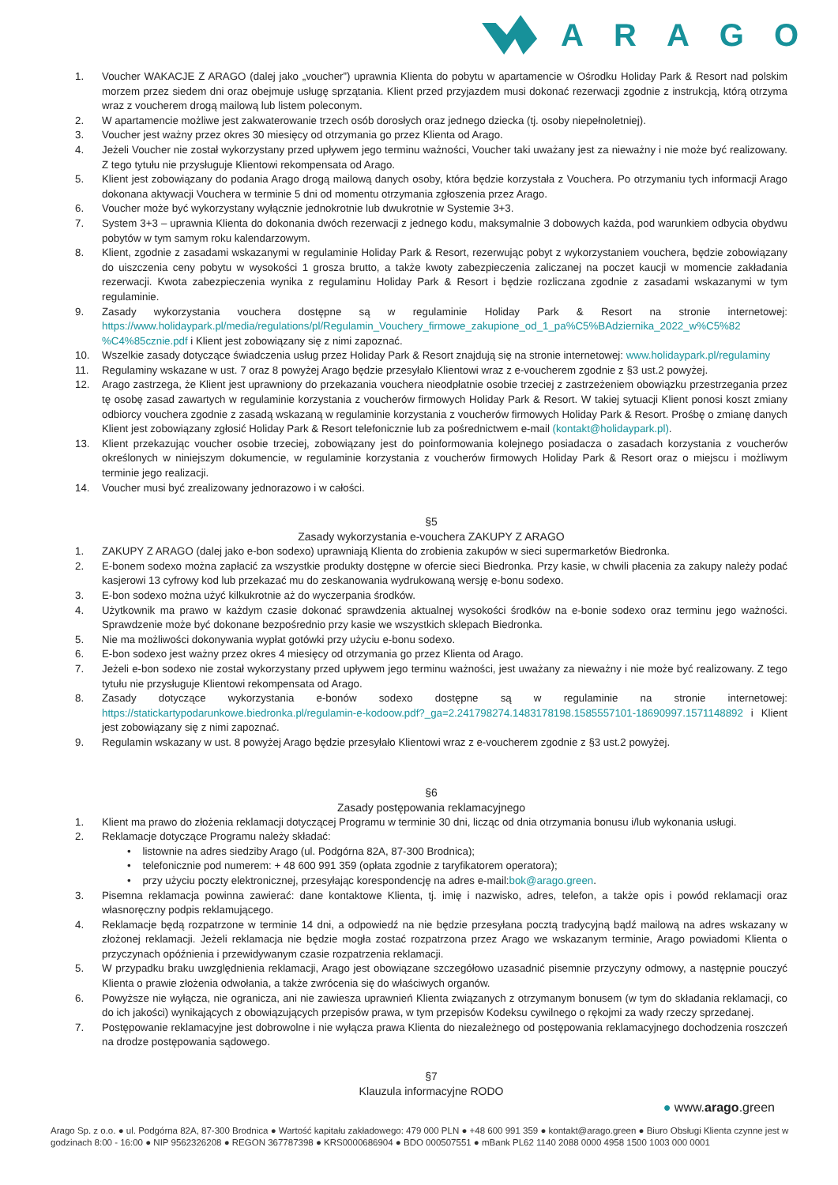ARAGO
1. Voucher WAKACJE Z ARAGO (dalej jako „voucher”) uprawnia Klienta do pobytu w apartamencie w Ośrodku Holiday Park & Resort nad polskim morzem przez siedem dni oraz obejmuje usługę sprzątania. Klient przed przyjazdem musi dokonać rezerwacji zgodnie z instrukcją, którą otrzyma wraz z voucherem drogą mailową lub listem poleconym.
2. W apartamencie możliwe jest zakwaterowanie trzech osób dorosłych oraz jednego dziecka (tj. osoby niepełnoletniej).
3. Voucher jest ważny przez okres 30 miesięcy od otrzymania go przez Klienta od Arago.
4. Jeżeli Voucher nie został wykorzystany przed upływem jego terminu ważności, Voucher taki uważany jest za nieważny i nie może być realizowany. Z tego tytułu nie przysługuje Klientowi rekompensata od Arago.
5. Klient jest zobowiązany do podania Arago drogą mailową danych osoby, która będzie korzystała z Vouchera. Po otrzymaniu tych informacji Arago dokonana aktywacji Vouchera w terminie 5 dni od momentu otrzymania zgłoszenia przez Arago.
6. Voucher może być wykorzystany wyłącznie jednokrotnie lub dwukrotnie w Systemie 3+3.
7. System 3+3 – uprawnia Klienta do dokonania dwóch rezerwacji z jednego kodu, maksymalnie 3 dobowych każda, pod warunkiem odbycia obydwu pobytów w tym samym roku kalendarzowym.
8. Klient, zgodnie z zasadami wskazanymi w regulaminie Holiday Park & Resort, rezerwując pobyt z wykorzystaniem vouchera, będzie zobowiązany do uiszczenia ceny pobytu w wysokości 1 grosza brutto, a także kwoty zabezpieczenia zaliczanej na poczet kaucji w momencie zakładania rezerwacji. Kwota zabezpieczenia wynika z regulaminu Holiday Park & Resort i będzie rozliczana zgodnie z zasadami wskazanymi w tym regulaminie.
9. Zasady wykorzystania vouchera dostępne są w regulaminie Holiday Park & Resort na stronie internetowej: https://www.holidaypark.pl/media/regulations/pl/Regulamin_Vouchery_firmowe_zakupione_od_1_pa%C5%BAdziernika_2022_w%C5%82 %C4%85cznie.pdf i Klient jest zobowiązany się z nimi zapoznać.
10. Wszelkie zasady dotyczące świadczenia usług przez Holiday Park & Resort znajdują się na stronie internetowej: www.holidaypark.pl/regulaminy
11. Regulaminy wskazane w ust. 7 oraz 8 powyżej Arago będzie przesyłało Klientowi wraz z e-voucherem zgodnie z §3 ust.2 powyżej.
12. Arago zastrzega, że Klient jest uprawniony do przekazania vouchera nieodpłatnie osobie trzeciej z zastrzeżeniem obowiązku przestrzegania przez tę osobę zasad zawartych w regulaminie korzystania z voucherów firmowych Holiday Park & Resort. W takiej sytuacji Klient ponosi koszt zmiany odbiorcy vouchera zgodnie z zasadą wskazaną w regulaminie korzystania z voucherów firmowych Holiday Park & Resort. Prośbę o zmianę danych Klient jest zobowiązany zgłosić Holiday Park & Resort telefonicznie lub za pośrednictwem e-mail (kontakt@holidaypark.pl).
13. Klient przekazując voucher osobie trzeciej, zobowiązany jest do poinformowania kolejnego posiadacza o zasadach korzystania z voucherów określonych w niniejszym dokumencie, w regulaminie korzystania z voucherów firmowych Holiday Park & Resort oraz o miejscu i możliwym terminie jego realizacji.
14. Voucher musi być zrealizowany jednorazowo i w całości.
§5
Zasady wykorzystania e-vouchera ZAKUPY Z ARAGO
1. ZAKUPY Z ARAGO (dalej jako e-bon sodexo) uprawniają Klienta do zrobienia zakupów w sieci supermarketów Biedronka.
2. E-bonem sodexo można zapłacić za wszystkie produkty dostępne w ofercie sieci Biedronka. Przy kasie, w chwili płacenia za zakupy należy podać kasjerowi 13 cyfrowy kod lub przekazać mu do zeskanowania wydrukowaną wersję e-bonu sodexo.
3. E-bon sodexo można użyć kilkukrotnie aż do wyczerpania środków.
4. Użytkownik ma prawo w każdym czasie dokonać sprawdzenia aktualnej wysokości środków na e-bonie sodexo oraz terminu jego ważności. Sprawdzenie może być dokonane bezpośrednio przy kasie we wszystkich sklepach Biedronka.
5. Nie ma możliwości dokonywania wypłat gotówki przy użyciu e-bonu sodexo.
6. E-bon sodexo jest ważny przez okres 4 miesięcy od otrzymania go przez Klienta od Arago.
7. Jeżeli e-bon sodexo nie został wykorzystany przed upływem jego terminu ważności, jest uważany za nieważny i nie może być realizowany. Z tego tytułu nie przysługuje Klientowi rekompensata od Arago.
8. Zasady dotyczące wykorzystania e-bonów sodexo dostępne są w regulaminie na stronie internetowej: https://statickartypodarunkowe.biedronka.pl/regulamin-e-kodoow.pdf?_ga=2.241798274.1483178198.1585557101-18690997.1571148892 i Klient jest zobowiązany się z nimi zapoznać.
9. Regulamin wskazany w ust. 8 powyżej Arago będzie przesyłało Klientowi wraz z e-voucherem zgodnie z §3 ust.2 powyżej.
§6
Zasady postępowania reklamacyjnego
1. Klient ma prawo do złożenia reklamacji dotyczącej Programu w terminie 30 dni, licząc od dnia otrzymania bonusu i/lub wykonania usługi.
2. Reklamacje dotyczące Programu należy składać:
• listownie na adres siedziby Arago (ul. Podgórna 82A, 87-300 Brodnica);
• telefonicznie pod numerem: + 48 600 991 359 (opłata zgodnie z taryfikatorem operatora);
• przy użyciu poczty elektronicznej, przesyłając korespondencję na adres e-mail: bok@arago.green.
3. Pisemna reklamacja powinna zawierać: dane kontaktowe Klienta, tj. imię i nazwisko, adres, telefon, a także opis i powód reklamacji oraz własnoręczny podpis reklamującego.
4. Reklamacje będą rozpatrzone w terminie 14 dni, a odpowiedź na nie będzie przesyłana pocztą tradycyjną bądź mailową na adres wskazany w złożonej reklamacji. Jeżeli reklamacja nie będzie mogła zostać rozpatrzona przez Arago we wskazanym terminie, Arago powiadomi Klienta o przyczynach opóźnienia i przewidywanym czasie rozpatrzenia reklamacji.
5. W przypadku braku uwzględnienia reklamacji, Arago jest obowiązane szczegółowo uzasadnić pisemnie przyczyny odmowy, a następnie pouczyć Klienta o prawie złożenia odwołania, a także zwrócenia się do właściwych organów.
6. Powyższe nie wyłącza, nie ogranicza, ani nie zawiesza uprawnień Klienta związanych z otrzymanym bonusem (w tym do składania reklamacji, co do ich jakości) wynikających z obowiązujących przepisów prawa, w tym przepisów Kodeksu cywilnego o rękojmi za wady rzeczy sprzedanej.
7. Postępowanie reklamacyjne jest dobrowolne i nie wyłącza prawa Klienta do niezależnego od postępowania reklamacyjnego dochodzenia roszczeń na drodze postępowania sądowego.
§7
Klauzula informacyjne RODO
● www.arago.green
Arago Sp. z o.o. ● ul. Podgórna 82A, 87-300 Brodnica ● Wartość kapitału zakładowego: 479 000 PLN ● +48 600 991 359 ● kontakt@arago.green ● Biuro Obsługi Klienta czynne jest w godzinach 8:00 - 16:00 ● NIP 9562326208 ● REGON 367787398 ● KRS0000686904 ● BDO 000507551 ● mBank PL62 1140 2088 0000 4958 1500 1003 000 0001